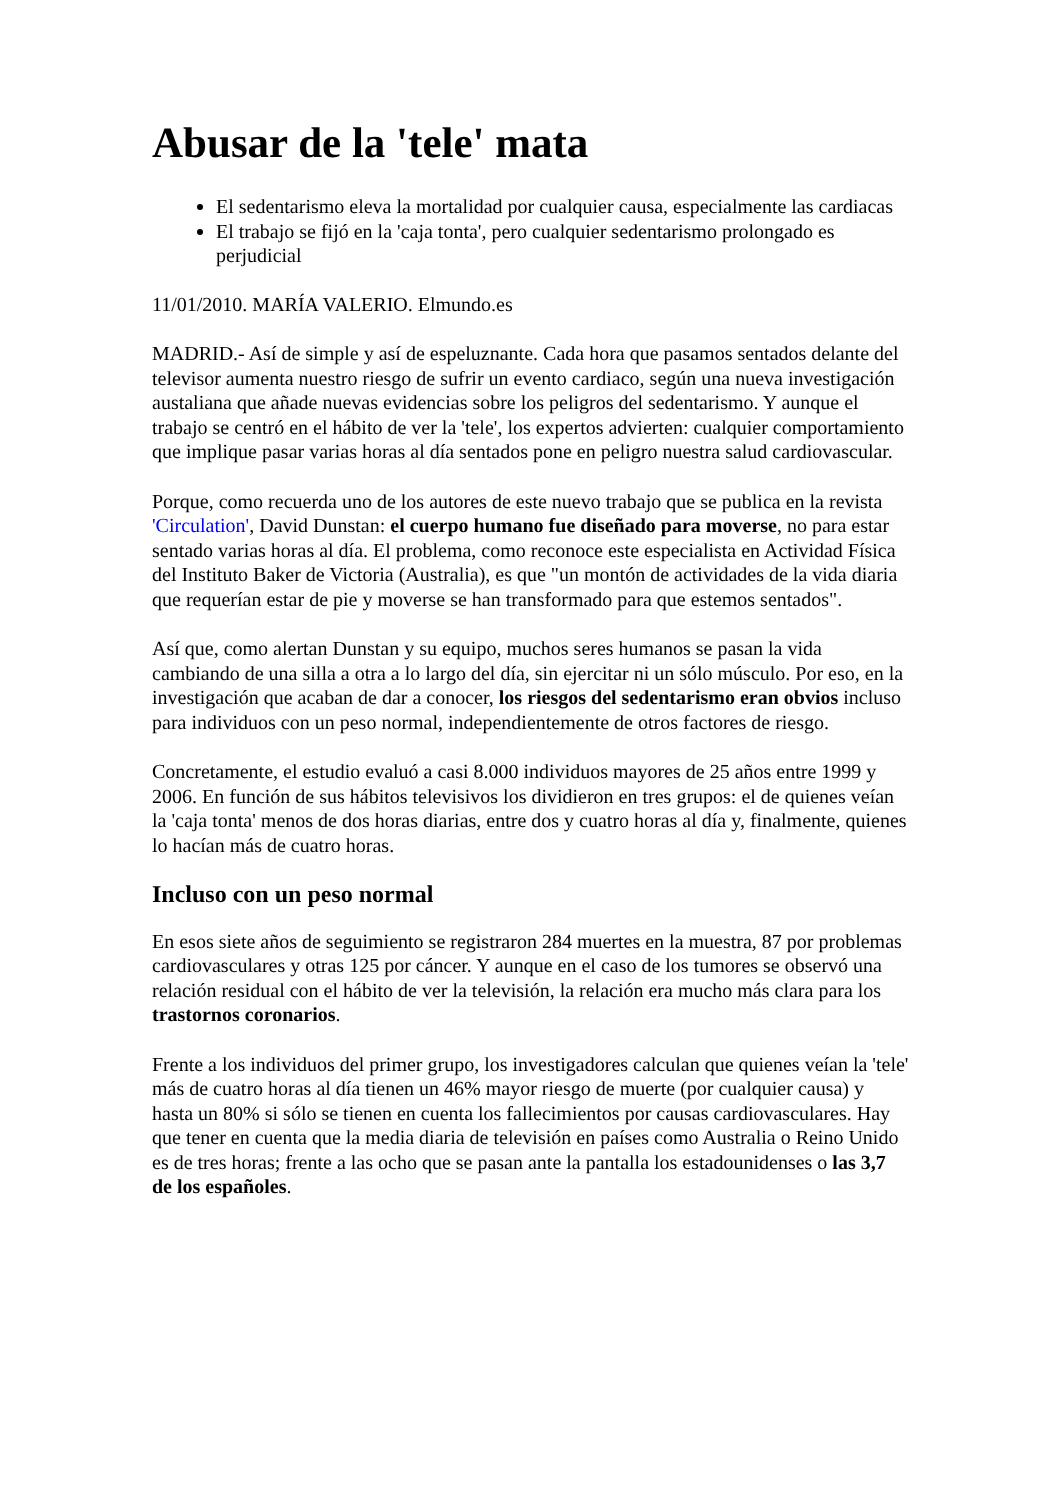Abusar de la 'tele' mata
El sedentarismo eleva la mortalidad por cualquier causa, especialmente las cardiacas
El trabajo se fijó en la 'caja tonta', pero cualquier sedentarismo prolongado es perjudicial
11/01/2010. MARÍA VALERIO. Elmundo.es
MADRID.- Así de simple y así de espeluznante. Cada hora que pasamos sentados delante del televisor aumenta nuestro riesgo de sufrir un evento cardiaco, según una nueva investigación austaliana que añade nuevas evidencias sobre los peligros del sedentarismo. Y aunque el trabajo se centró en el hábito de ver la 'tele', los expertos advierten: cualquier comportamiento que implique pasar varias horas al día sentados pone en peligro nuestra salud cardiovascular.
Porque, como recuerda uno de los autores de este nuevo trabajo que se publica en la revista 'Circulation', David Dunstan: el cuerpo humano fue diseñado para moverse, no para estar sentado varias horas al día. El problema, como reconoce este especialista en Actividad Física del Instituto Baker de Victoria (Australia), es que "un montón de actividades de la vida diaria que requerían estar de pie y moverse se han transformado para que estemos sentados".
Así que, como alertan Dunstan y su equipo, muchos seres humanos se pasan la vida cambiando de una silla a otra a lo largo del día, sin ejercitar ni un sólo músculo. Por eso, en la investigación que acaban de dar a conocer, los riesgos del sedentarismo eran obvios incluso para individuos con un peso normal, independientemente de otros factores de riesgo.
Concretamente, el estudio evaluó a casi 8.000 individuos mayores de 25 años entre 1999 y 2006. En función de sus hábitos televisivos los dividieron en tres grupos: el de quienes veían la 'caja tonta' menos de dos horas diarias, entre dos y cuatro horas al día y, finalmente, quienes lo hacían más de cuatro horas.
Incluso con un peso normal
En esos siete años de seguimiento se registraron 284 muertes en la muestra, 87 por problemas cardiovasculares y otras 125 por cáncer. Y aunque en el caso de los tumores se observó una relación residual con el hábito de ver la televisión, la relación era mucho más clara para los trastornos coronarios.
Frente a los individuos del primer grupo, los investigadores calculan que quienes veían la 'tele' más de cuatro horas al día tienen un 46% mayor riesgo de muerte (por cualquier causa) y hasta un 80% si sólo se tienen en cuenta los fallecimientos por causas cardiovasculares. Hay que tener en cuenta que la media diaria de televisión en países como Australia o Reino Unido es de tres horas; frente a las ocho que se pasan ante la pantalla los estadounidenses o las 3,7 de los españoles.